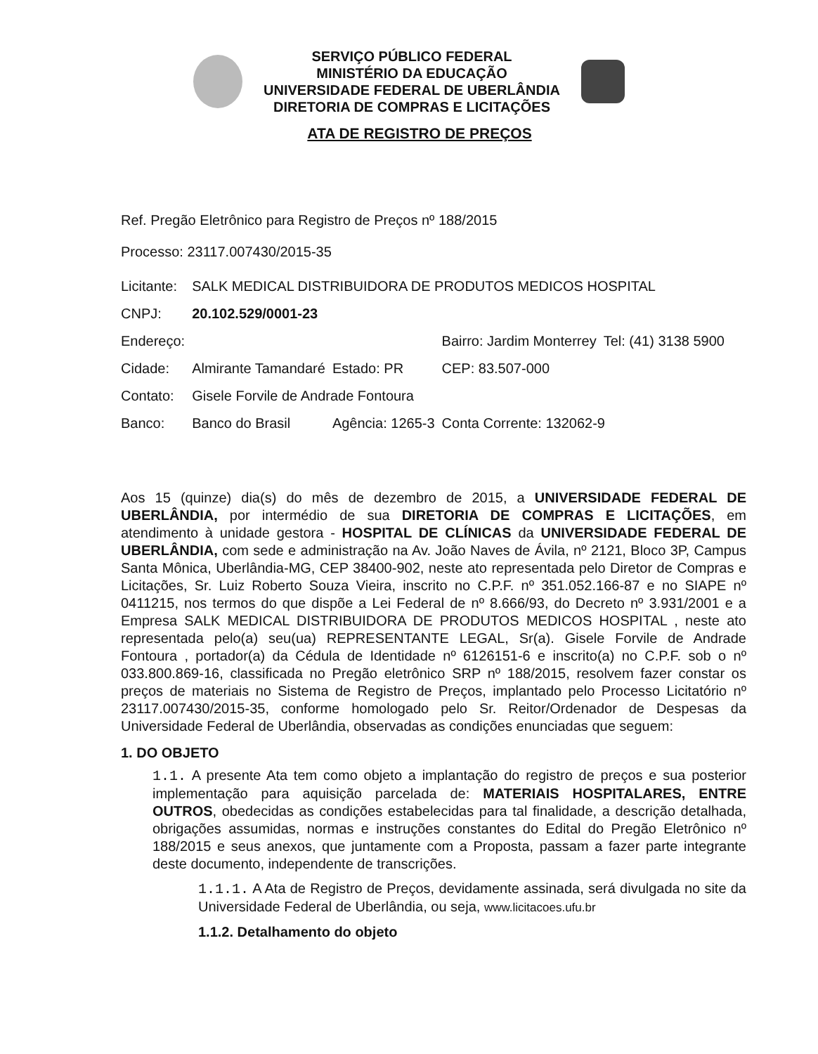SERVIÇO PÚBLICO FEDERAL
MINISTÉRIO DA EDUCAÇÃO
UNIVERSIDADE FEDERAL DE UBERLÂNDIA
DIRETORIA DE COMPRAS E LICITAÇÕES
ATA DE REGISTRO DE PREÇOS
Ref. Pregão Eletrônico para Registro de Preços nº 188/2015
Processo: 23117.007430/2015-35
| Licitante: | SALK MEDICAL DISTRIBUIDORA DE PRODUTOS MEDICOS HOSPITAL | | | |
| CNPJ: | 20.102.529/0001-23 | | | |
| Endereço: | | | Bairro: Jardim Monterrey | Tel: (41) 3138 5900 |
| Cidade: | Almirante Tamandaré | Estado: PR | CEP: 83.507-000 | |
| Contato: | Gisele Forvile de Andrade Fontoura | | | |
| Banco: | Banco do Brasil | Agência: 1265-3 | Conta Corrente: 132062-9 | |
Aos 15 (quinze) dia(s) do mês de dezembro de 2015, a UNIVERSIDADE FEDERAL DE UBERLÂNDIA, por intermédio de sua DIRETORIA DE COMPRAS E LICITAÇÕES, em atendimento à unidade gestora - HOSPITAL DE CLÍNICAS da UNIVERSIDADE FEDERAL DE UBERLÂNDIA, com sede e administração na Av. João Naves de Ávila, nº 2121, Bloco 3P, Campus Santa Mônica, Uberlândia-MG, CEP 38400-902, neste ato representada pelo Diretor de Compras e Licitações, Sr. Luiz Roberto Souza Vieira, inscrito no C.P.F. nº 351.052.166-87 e no SIAPE nº 0411215, nos termos do que dispõe a Lei Federal de nº 8.666/93, do Decreto nº 3.931/2001 e a Empresa SALK MEDICAL DISTRIBUIDORA DE PRODUTOS MEDICOS HOSPITAL , neste ato representada pelo(a) seu(ua) REPRESENTANTE LEGAL, Sr(a). Gisele Forvile de Andrade Fontoura , portador(a) da Cédula de Identidade nº 6126151-6 e inscrito(a) no C.P.F. sob o nº 033.800.869-16, classificada no Pregão eletrônico SRP nº 188/2015, resolvem fazer constar os preços de materiais no Sistema de Registro de Preços, implantado pelo Processo Licitatório nº 23117.007430/2015-35, conforme homologado pelo Sr. Reitor/Ordenador de Despesas da Universidade Federal de Uberlândia, observadas as condições enunciadas que seguem:
1. DO OBJETO
1.1. A presente Ata tem como objeto a implantação do registro de preços e sua posterior implementação para aquisição parcelada de: MATERIAIS HOSPITALARES, ENTRE OUTROS, obedecidas as condições estabelecidas para tal finalidade, a descrição detalhada, obrigações assumidas, normas e instruções constantes do Edital do Pregão Eletrônico nº 188/2015 e seus anexos, que juntamente com a Proposta, passam a fazer parte integrante deste documento, independente de transcrições.
1.1.1. A Ata de Registro de Preços, devidamente assinada, será divulgada no site da Universidade Federal de Uberlândia, ou seja, www.licitacoes.ufu.br
1.1.2. Detalhamento do objeto